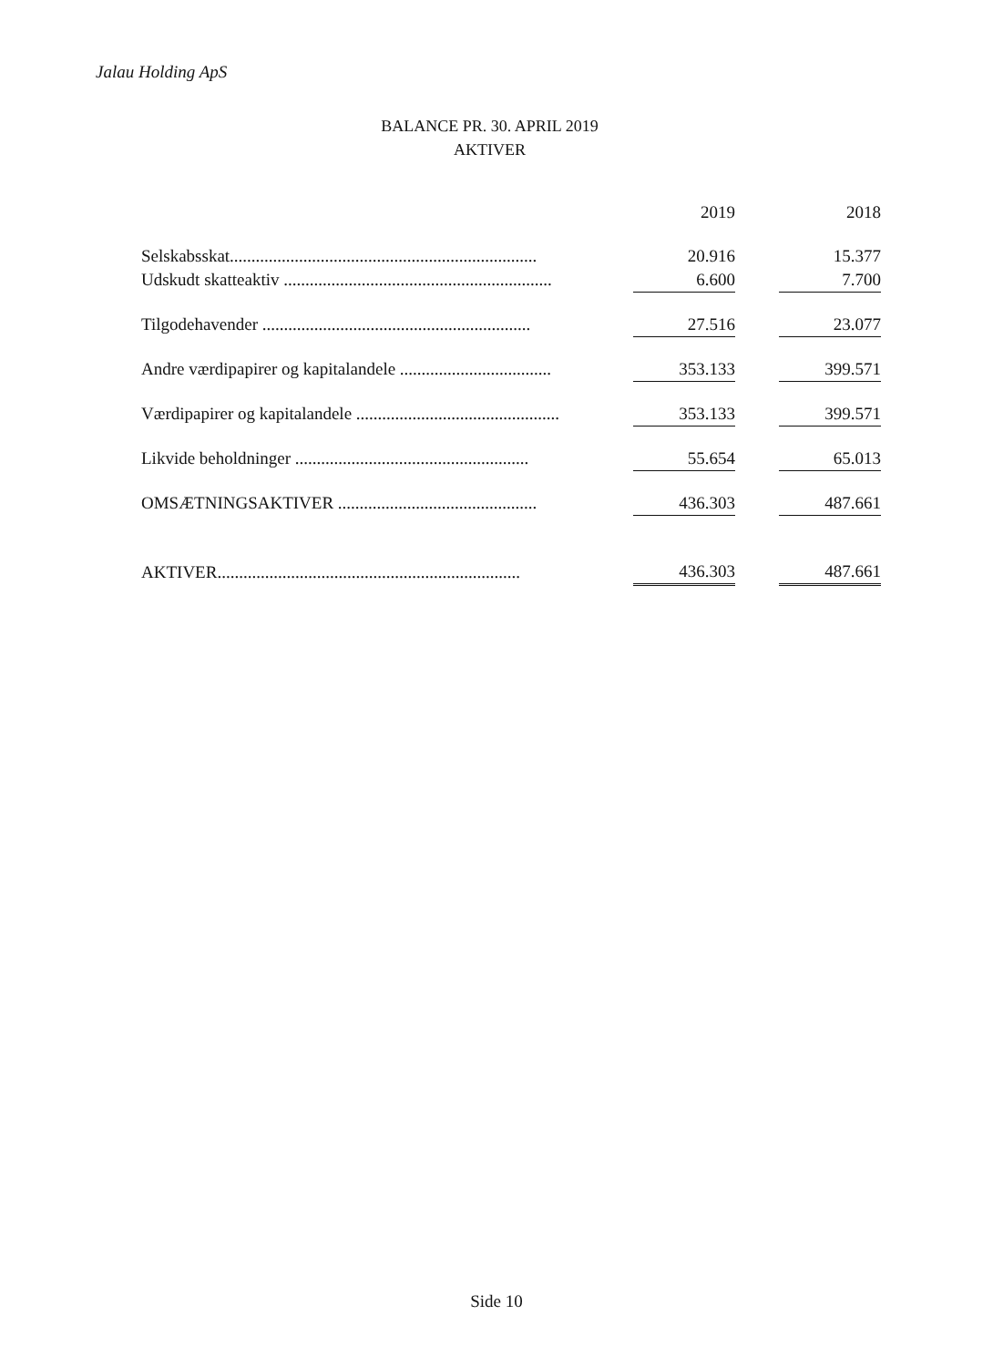Jalau Holding ApS
BALANCE PR. 30. APRIL 2019
AKTIVER
| | | 2019 | | 2018 |
| --- | --- | --- | --- | --- |
| Selskabsskat....................................................................... | | 20.916 | | 15.377 |
| Udskudt skatteaktiv .............................................................. | | 6.600 | | 7.700 |
| Tilgodehavender .............................................................. | | 27.516 | | 23.077 |
| Andre værdipapirer og kapitalandele ................................... | | 353.133 | | 399.571 |
| Værdipapirer og kapitalandele ............................................... | | 353.133 | | 399.571 |
| Likvide beholdninger ...................................................... | | 55.654 | | 65.013 |
| OMSÆTNINGSAKTIVER .............................................. | | 436.303 | | 487.661 |
| AKTIVER...................................................................... | | 436.303 | | 487.661 |
Side 10